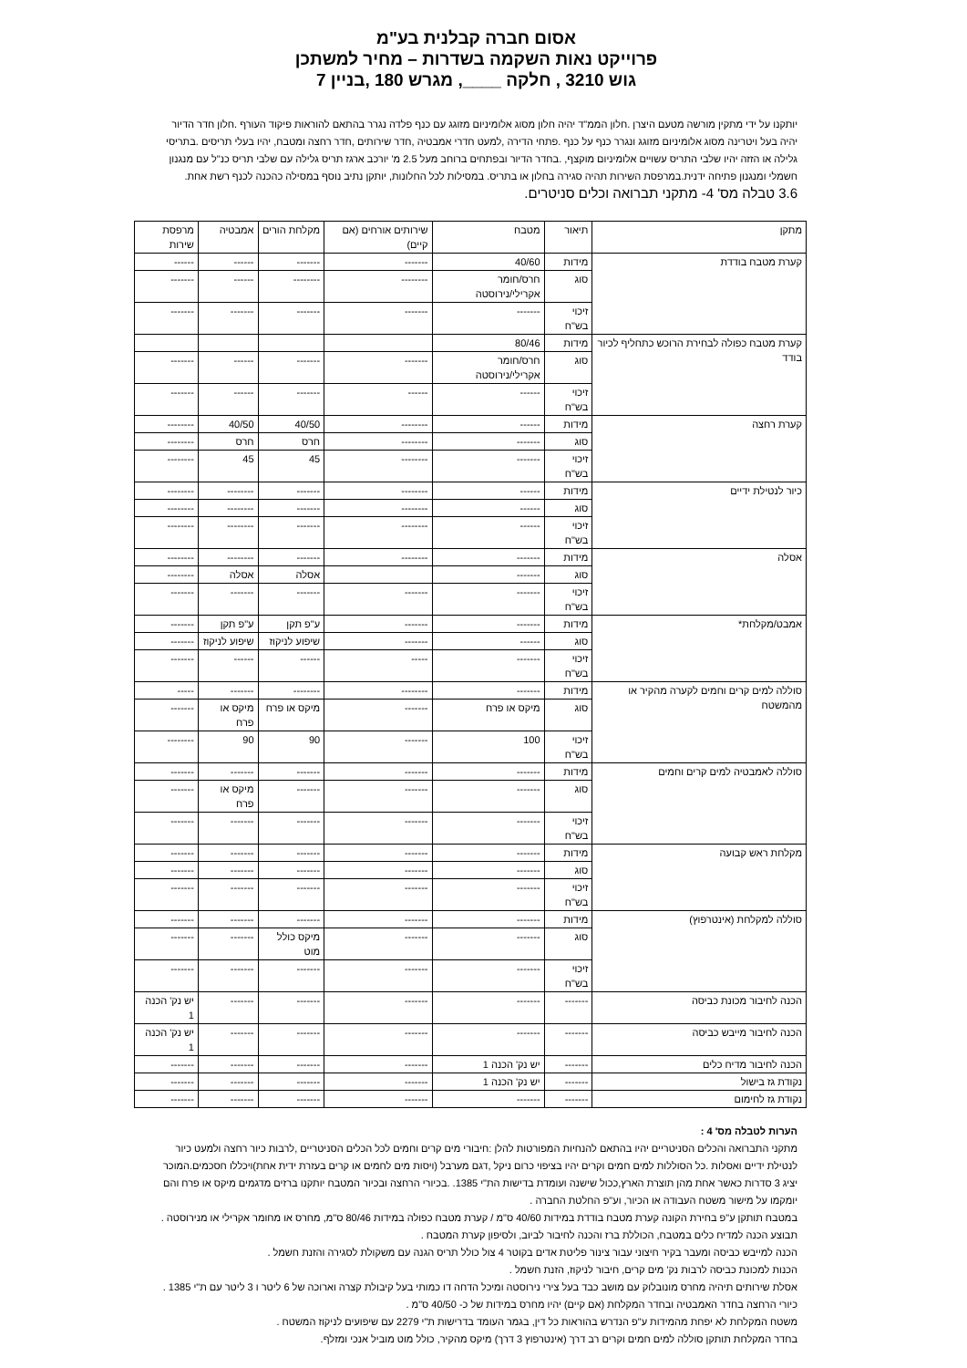אסום חברה קבלנית בע"מ
פרוייקט נאות השקמה בשדרות – מחיר למשתכן
גוש 3210 , חלקה ____, מגרש 180 ,בניין 7
יותקנו על ידי מתקין מורשה מטעם היצרן .חלון הממ"ד יהיה חלון מסוג אלומיניום מזוגג עם כנף פלדה נגרר בהתאם להוראות פיקוד העורף .חלון חדר הדיור יהיה בעל ויטרינה מסוג אלומיניום מזוגג ונגרר כנף על כנף .פתחי הדירה ,למעט חדרי אמבטיה ,חדר שירותים ,חדר רחצה ומטבח, יהיו בעלי תריסים .בתריסי גלילה או הזזה יהיו שלבי התריס עשויים אלומיניום מוקצף, .בחדר הדיור ובפתחים ברוחב מעל 2.5 מ' יורכב ארגז תריס גלילה עם שלבי תריס כנ"ל עם מנגנון חשמלי ומנגנון פתיחה ידנית.במרפסת השירות תהיה סגירה בחלון או בתריס. במסילות לכל החלונות, יותקן נתיב נוסף במסילה כהכנה לכנף רשת אחת.
3.6 טבלה מס' 4- מתקני תברואה וכלים סניטרים.
| מתקן | תיאור | מטבח | שירותים אורחים (אם קיים) | מקלחת הורים | אמבטיה | מרפסת שירות |
| --- | --- | --- | --- | --- | --- | --- |
| קערת מטבח בודדת | מידות | 40/60 | ------- | ------- | ------ | ------ |
| | סוג | חרס/חומר אקרילי/נירוסטה | -------- | -------- | ------ | ------- |
| | זיכוי בש"ח | ------- | ------- | ------- | ------- | ------- |
| קערת מטבח כפולה לבחירת הרוכש כתחליף לכיור בודד | מידות | 80/46 | | | | |
| | סוג | חרס/חומר אקרילי/נירוסטה | ------- | ------- | ------ | ------- |
| | זיכוי בש"ח | ------ | ------ | ------- | ------ | ------- |
| קערת רחצה | מידות | ------ | -------- | 40/50 | 40/50 | -------- |
| | סוג | ------- | -------- | חרס | חרס | -------- |
| | זיכוי בש"ח | ------- | -------- | 45 | 45 | -------- |
| כיור לנטילת ידיים | מידות | ------ | -------- | ------- | -------- | -------- |
| | סוג | ------ | -------- | ------- | -------- | -------- |
| | זיכוי בש"ח | ------ | -------- | ------- | -------- | -------- |
| אסלה | מידות | ------- | -------- | ------- | -------- | -------- |
| | סוג | ------- | | אסלה | אסלה | -------- |
| | זיכוי בש"ח | ------- | ------- | ------- | ------- | ------- |
| אמבט/מקלחת* | מידות | ------- | ------- | ע"פ תקן | ע"פ תקן | ------- |
| | סוג | ------ | ------- | שיפוע לניקוז | שיפוע לניקוז | ------- |
| | זיכוי בש"ח | ------- | ----- | ------ | ------ | ------- |
| סוללה למים קרים וחמים לקערה מהקיר או מהמשטח | מידות | ------- | -------- | -------- | ------- | ----- |
| | סוג | מיקס או פרח | ------- | מיקס או פרח | מיקס או פרח | ------- |
| | זיכוי בש"ח | 100 | ------- | 90 | 90 | -------- |
| סוללה לאמבטיה למים קרים וחמים | מידות | ------- | ------- | ------- | ------- | ------- |
| | סוג | ------- | ------- | ------- | מיקס או פרח | ------- |
| | זיכוי בש"ח | ------- | ------- | ------- | ------- | ------- |
| מקלחת ראש קבועה | מידות | ------- | ------- | ------- | ------- | ------- |
| | סוג | ------- | ------- | ------- | ------- | ------- |
| | זיכוי בש"ח | ------- | ------- | ------- | ------- | ------- |
| סוללה למקלחת (אינטרפוץ) | מידות | ------- | ------- | ------- | ------- | ------- |
| | סוג | ------- | ------- | מיקס כולל מוט | ------- | ------- |
| | זיכוי בש"ח | ------- | ------- | ------- | ------- | ------- |
| הכנה לחיבור מכונת כביסה | ------- | ------- | ------- | ------- | ------- | יש נק' הכנה 1 |
| הכנה לחיבור מייבש כביסה | ------- | ------- | ------- | ------- | ------- | יש נק' הכנה 1 |
| הכנה לחיבור מדיח כלים | ------- | יש נק' הכנה 1 | ------- | ------- | ------- | ------- |
| נקודת גז בישול | ------- | יש נק' הכנה 1 | ------- | ------- | ------- | ------- |
| נקודת גז לחימום | ------- | ------- | ------- | ------- | ------- | ------- |
הערות לטבלה מס' 4 :
מתקני התברואה והכלים הסניטריים יהיו בהתאם להנחיות המפורטות להלן :חיבורי מים קרים וחמים לכל הכלים הסניטריים ,לרבות כיור רחצה ולמעט כיור לנטילת ידיים ואסלות .כל הסוללות למים חמים וקרים יהיו בציפוי כרום ניקל ,דגם מערבל (ויסות מים לחמים או קרים בעזרת ידית אחת)ויכללו חסכמים.המוכר יציג 3 סדרות כאשר אחת מהן תוצרת הארץ,ככול שישנה ועומדת בדישות הת"י 1385. .בכיורי הרחצה ובכיור המטבח יותקנו ברזים מדגמים מיקס או פרח והם יומקמו על מישור משטח העבודה או הכיור, וע"פ החלטת החברה .
במטבח תותקן ע"פ בחירת הקונה קערת מטבח בודדת במידות 40/60 ס"מ / קערת מטבח כפולה במידות 80/46 ס"מ, מחרס או מחומר אקרילי או מנירוסטה .
תבוצע הכנה למדיח כלים במטבח, הכוללת ברז והכנה לחיבור לביוב, ולסיפון קערת המטבח .
הכנה למייבש כביסה ומעבר בקיר חיצוני עבור צינור פליטת אדים בקוטר 4 צול כולל תריס הגנה עם משקולת לסגירה והזנת חשמל .
הכנות למכונת כביסה לרבות נק' מים קרים, חיבור לניקוז, הזנת חשמל .
אסלת שירותים תיהיה מחרס מונובלוק עם מושב כבד בעל צירי נירוסטה ומיכל הדחה דו כמותי בעל קיבולת קצרה וארוכה של 6 ליטר ו 3 ליטר עם ת"י 1385 .
כיורי הרחצה בחדר האמבטיה ובחדר המקלחת (אם קיים) יהיו מחרס במידות של כ- 40/50 ס"מ .
משטח המקלחת לא יפחת מהמידות ע"פ הנדרש בהוראות כל דין, בגמר העומד בדרישות ת"י 2279 עם שיפועים לניקוז המשטח .
בחדר המקלחת תותקן סוללה למים חמים וקרים רב דרך (אינטרפוץ 3 דרך) מיקס מהקיר, כולל מוט מוביל אנכי ומזלף.